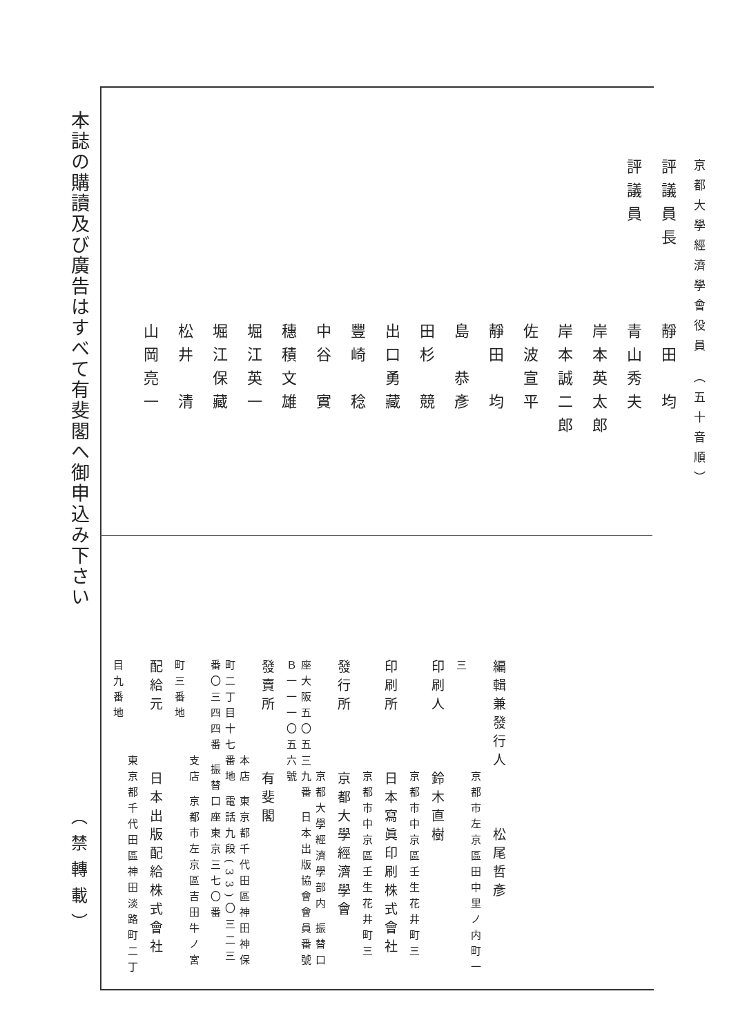本誌の購讀及び廣告はすべて有斐閣へ御申込み下さい
（禁轉載）
京都大學經濟學會役員 （五十音順）
評議員長　　　靜田　均
評議員　　　　青山秀夫
　　　　　　　岸本英太郎
　　　　　　　岸本誠二郎
　　　　　　　佐波宣平
　　　　　　　靜田　均
　　　　　　　島　恭彥
　　　　　　　田杉　競
　　　　　　　出口勇藏
　　　　　　　豐崎　稔
　　　　　　　中谷　實
　　　　　　　穗積文雄
　　　　　　　堀江英一
　　　　　　　堀江保藏
　　　　　　　松井　清
　　　　　　　山岡亮一
編輯兼發行人　　　松尾哲彥
　　　　　　　京都市左京區田中里ノ内町一三
印刷人　　　鈴木直樹
　　　　　　　京都市中京區壬生花井町三
印刷所　　　日本寫眞印刷株式會社
　　　　　　　京都市中京區壬生花井町三
發行所　　　京都大學經濟學會
　　　　　　　京都大學經濟學部内 振替口座大阪五〇五三九番 日本出版協會會員番號Ｂ一一一〇五六號
發賣所　　　有斐閣
　　　　　　本店 東京都千代田區神田神保町二丁目十七番地 電話九段(33)〇三二三番〇三四四番 振替口座東京三七〇番
　　　　　　支店 京都市左京區吉田牛ノ宮町三番地
配給元　　　日本出版配給株式會社
　　　　　　東京都千代田區神田淡路町二丁目九番地